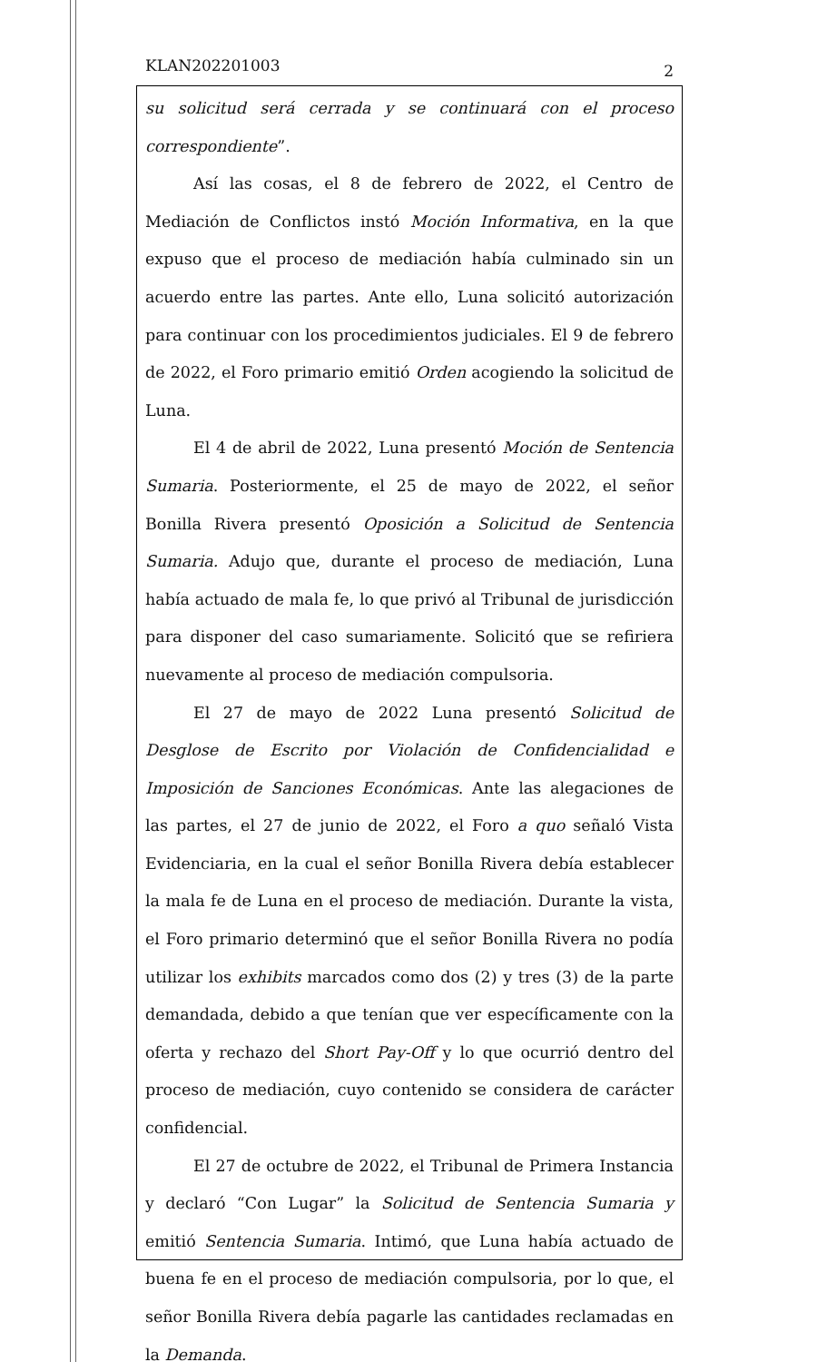KLAN202201003 2
su solicitud será cerrada y se continuará con el proceso correspondiente”.
Así las cosas, el 8 de febrero de 2022, el Centro de Mediación de Conflictos instó Moción Informativa, en la que expuso que el proceso de mediación había culminado sin un acuerdo entre las partes. Ante ello, Luna solicitó autorización para continuar con los procedimientos judiciales. El 9 de febrero de 2022, el Foro primario emitió Orden acogiendo la solicitud de Luna.
El 4 de abril de 2022, Luna presentó Moción de Sentencia Sumaria. Posteriormente, el 25 de mayo de 2022, el señor Bonilla Rivera presentó Oposición a Solicitud de Sentencia Sumaria. Adujo que, durante el proceso de mediación, Luna había actuado de mala fe, lo que privó al Tribunal de jurisdicción para disponer del caso sumariamente. Solicitó que se refiriera nuevamente al proceso de mediación compulsoria.
El 27 de mayo de 2022 Luna presentó Solicitud de Desglose de Escrito por Violación de Confidencialidad e Imposición de Sanciones Económicas. Ante las alegaciones de las partes, el 27 de junio de 2022, el Foro a quo señaló Vista Evidenciaria, en la cual el señor Bonilla Rivera debía establecer la mala fe de Luna en el proceso de mediación. Durante la vista, el Foro primario determinó que el señor Bonilla Rivera no podía utilizar los exhibits marcados como dos (2) y tres (3) de la parte demandada, debido a que tenían que ver específicamente con la oferta y rechazo del Short Pay-Off y lo que ocurrió dentro del proceso de mediación, cuyo contenido se considera de carácter confidencial.
El 27 de octubre de 2022, el Tribunal de Primera Instancia y declaró “Con Lugar” la Solicitud de Sentencia Sumaria y emitió Sentencia Sumaria. Intimó, que Luna había actuado de buena fe en el proceso de mediación compulsoria, por lo que, el señor Bonilla Rivera debía pagarle las cantidades reclamadas en la Demanda.